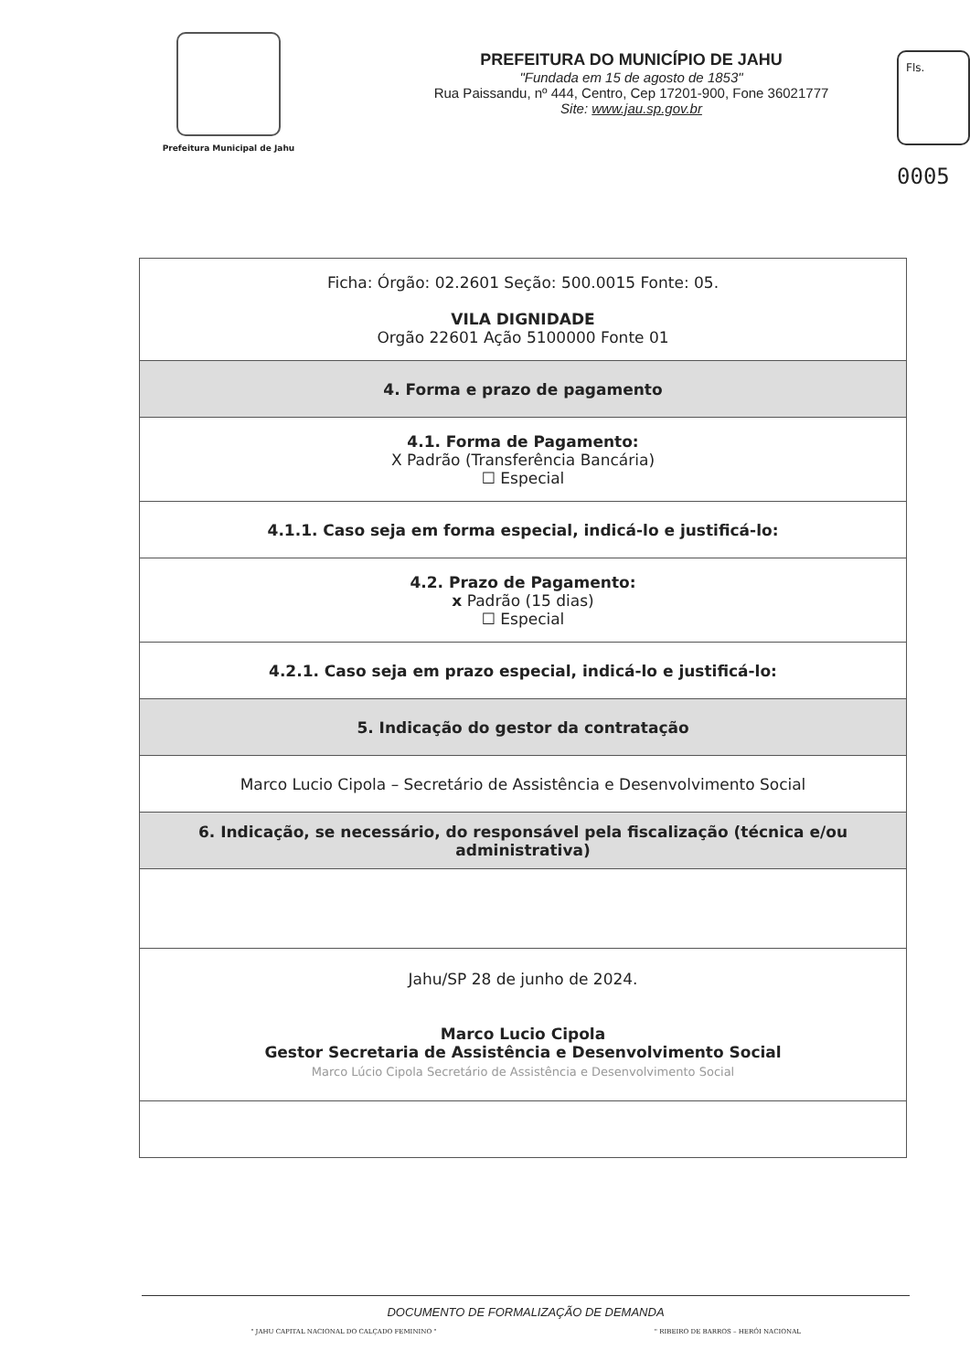Prefeitura Municipal de Jahu
PREFEITURA DO MUNICÍPIO DE JAHU
"Fundada em 15 de agosto de 1853"
Rua Paissandu, nº 444, Centro, Cep 17201-900, Fone 36021777
Site: www.jau.sp.gov.br
Fls.
0005
| Ficha: Órgão: 02.2601 Seção: 500.0015 Fonte: 05. VILA DIGNIDADE Orgão 22601 Ação 5100000 Fonte 01 |
| 4. Forma e prazo de pagamento |
| 4.1. Forma de Pagamento: X Padrão (Transferência Bancária) ☐ Especial |
| 4.1.1. Caso seja em forma especial, indicá-lo e justificá-lo: |
| 4.2. Prazo de Pagamento: x Padrão (15 dias) ☐ Especial |
| 4.2.1. Caso seja em prazo especial, indicá-lo e justificá-lo: |
| 5. Indicação do gestor da contratação |
| Marco Lucio Cipola – Secretário de Assistência e Desenvolvimento Social |
| 6. Indicação, se necessário, do responsável pela fiscalização (técnica e/ou administrativa) |
| Jahu/SP 28 de junho de 2024. Marco Lucio Cipola Gestor Secretaria de Assistência e Desenvolvimento Social Marco Lúcio Cipola Secretário de Assistência e Desenvolvimento Social |
DOCUMENTO DE FORMALIZAÇÃO DE DEMANDA
" JAHU CAPITAL NACIONAL DO CALÇADO FEMININO " " RIBEIRO DE BARROS – HERÓI NACIONAL